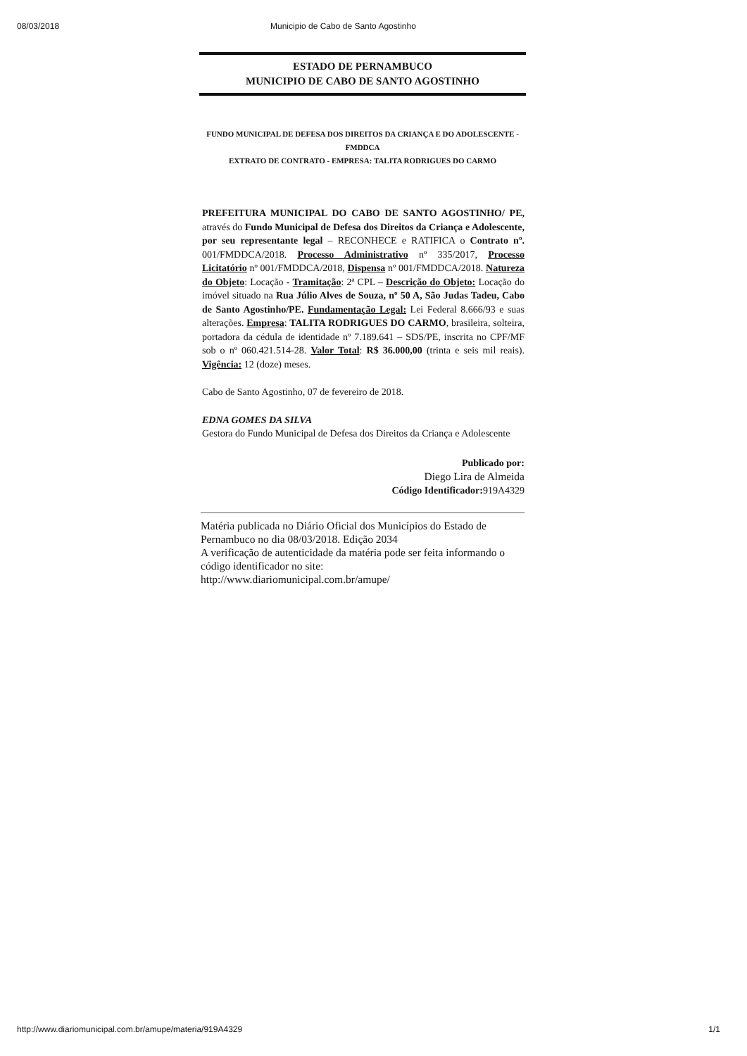08/03/2018 Municipio de Cabo de Santo Agostinho
ESTADO DE PERNAMBUCO
MUNICIPIO DE CABO DE SANTO AGOSTINHO
FUNDO MUNICIPAL DE DEFESA DOS DIREITOS DA CRIANÇA E DO ADOLESCENTE - FMDDCA
EXTRATO DE CONTRATO - EMPRESA: TALITA RODRIGUES DO CARMO
PREFEITURA MUNICIPAL DO CABO DE SANTO AGOSTINHO/ PE, através do Fundo Municipal de Defesa dos Direitos da Criança e Adolescente, por seu representante legal – RECONHECE e RATIFICA o Contrato nº. 001/FMDDCA/2018. Processo Administrativo nº 335/2017, Processo Licitatório nº 001/FMDDCA/2018, Dispensa nº 001/FMDDCA/2018. Natureza do Objeto: Locação - Tramitação: 2ª CPL – Descrição do Objeto: Locação do imóvel situado na Rua Júlio Alves de Souza, nº 50 A, São Judas Tadeu, Cabo de Santo Agostinho/PE. Fundamentação Legal: Lei Federal 8.666/93 e suas alterações. Empresa: TALITA RODRIGUES DO CARMO, brasileira, solteira, portadora da cédula de identidade nº 7.189.641 – SDS/PE, inscrita no CPF/MF sob o nº 060.421.514-28. Valor Total: R$ 36.000,00 (trinta e seis mil reais). Vigência: 12 (doze) meses.
Cabo de Santo Agostinho, 07 de fevereiro de 2018.
EDNA GOMES DA SILVA
Gestora do Fundo Municipal de Defesa dos Direitos da Criança e Adolescente
Publicado por:
Diego Lira de Almeida
Código Identificador: 919A4329
Matéria publicada no Diário Oficial dos Municípios do Estado de Pernambuco no dia 08/03/2018. Edição 2034
A verificação de autenticidade da matéria pode ser feita informando o código identificador no site:
http://www.diariomunicipal.com.br/amupe/
http://www.diariomunicipal.com.br/amupe/materia/919A4329 1/1